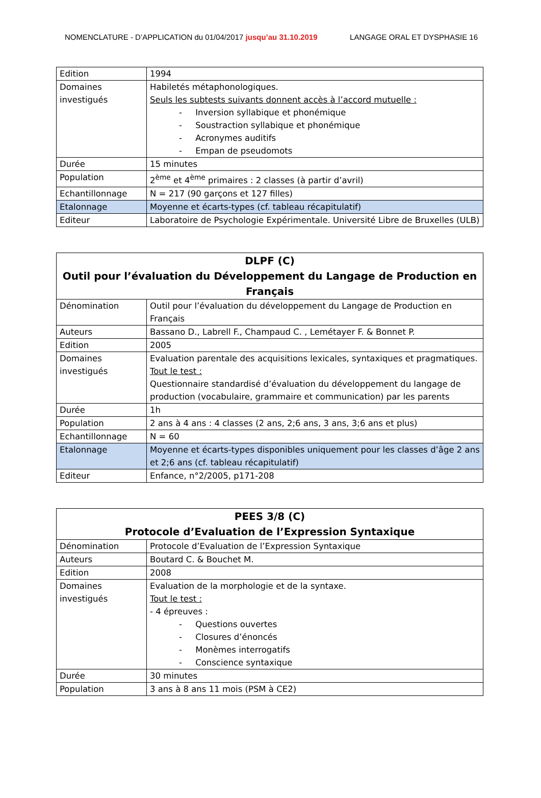NOMENCLATURE - D’APPLICATION du 01/04/2017 jusqu’au 31.10.2019 LANGAGE ORAL ET DYSPHASIE 16
| Edition | 1994 |
| Domaines investigués | Habiletés métaphonologiques. Seuls les subtests suivants donnent accès à l’accord mutuelle : - Inversion syllabique et phonémique - Soustraction syllabique et phonémique - Acronymes auditifs - Empan de pseudomots |
| Durée | 15 minutes |
| Population | 2<sup>ème</sup> et 4<sup>ème</sup> primaires : 2 classes (à partir d’avril) |
| Echantillonnage | N = 217 (90 garçons et 127 filles) |
| Etalonnage | Moyenne et écarts-types (cf. tableau récapitulatif) |
| Editeur | Laboratoire de Psychologie Expérimentale. Université Libre de Bruxelles (ULB) |
| DLPF (C) Outil pour l’évaluation du Développement du Langage de Production en Français | |
| Dénomination | Outil pour l’évaluation du développement du Langage de Production en Français |
| Auteurs | Bassano D., Labrell F., Champaud C. , Lemétayer F. & Bonnet P. |
| Edition | 2005 |
| Domaines investigués | Evaluation parentale des acquisitions lexicales, syntaxiques et pragmatiques. Tout le test : Questionnaire standardisé d’évaluation du développement du langage de production (vocabulaire, grammaire et communication) par les parents |
| Durée | 1h |
| Population | 2 ans à 4 ans : 4 classes (2 ans, 2;6 ans, 3 ans, 3;6 ans et plus) |
| Echantillonnage | N = 60 |
| Etalonnage | Moyenne et écarts-types disponibles uniquement pour les classes d’âge 2 ans et 2;6 ans (cf. tableau récapitulatif) |
| Editeur | Enfance, n°2/2005, p171-208 |
| PEES 3/8 (C) Protocole d’Evaluation de l’Expression Syntaxique | |
| Dénomination | Protocole d’Evaluation de l’Expression Syntaxique |
| Auteurs | Boutard C. & Bouchet M. |
| Edition | 2008 |
| Domaines investigués | Evaluation de la morphologie et de la syntaxe. Tout le test : - 4 épreuves : - Questions ouvertes - Closures d’énoncés - Monèmes interrogatifs - Conscience syntaxique |
| Durée | 30 minutes |
| Population | 3 ans à 8 ans 11 mois (PSM à CE2) |